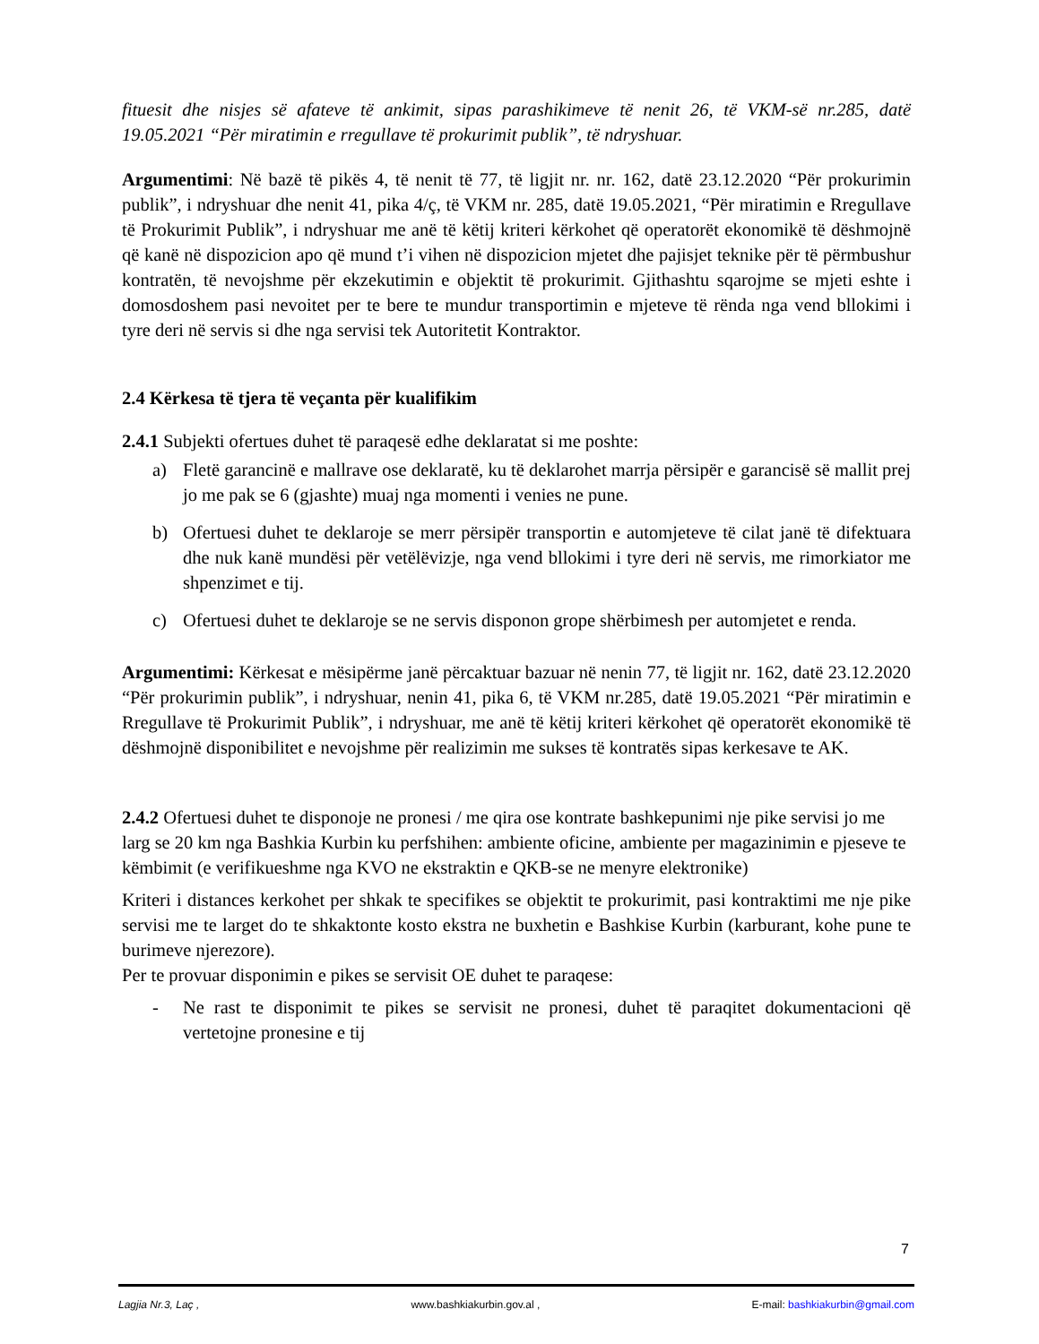fituesit dhe nisjes së afateve të ankimit, sipas parashikimeve të nenit 26, të VKM-së nr.285, datë 19.05.2021 “Për miratimin e rregullave të prokurimit publik”, të ndryshuar.
Argumentimi: Në bazë të pikës 4, të nenit të 77, të ligjit nr. nr. 162, datë 23.12.2020 “Për prokurimin publik”, i ndryshuar dhe nenit 41, pika 4/ç, të VKM nr. 285, datë 19.05.2021, “Për miratimin e Rregullave të Prokurimit Publik”, i ndryshuar me anë të këtij kriteri kërkohet që operatorët ekonomikë të dëshmojnë që kanë në dispozicion apo që mund t’i vihen në dispozicion mjetet dhe pajisjet teknike për të përmbushur kontratën, të nevojshme për ekzekutimin e objektit të prokurimit. Gjithashtu sqarojme se mjeti eshte i domosdoshem pasi nevoitet per te bere te mundur transportimin e mjeteve të rënda nga vend bllokimi i tyre deri në servis si dhe nga servisi tek Autoritetit Kontraktor.
2.4 Kërkesa të tjera të veçanta për kualifikim
2.4.1 Subjekti ofertues duhet të paraqesë edhe deklaratat si me poshte:
a) Fletë garancinë e mallrave ose deklaratë, ku të deklarohet marrja përsipër e garancisë së mallit prej jo me pak se 6 (gjashte) muaj nga momenti i venies ne pune.
b) Ofertuesi duhet te deklaroje se merr përsipër transportin e automjeteve të cilat janë të difektuara dhe nuk kanë mundësi për vetëlëvizje, nga vend bllokimi i tyre deri në servis, me rimorkiator me shpenzimet e tij.
c) Ofertuesi duhet te deklaroje se ne servis disponon grope shërbimesh per automjetet e renda.
Argumentimi: Kërkesat e mësipërme janë përcaktuar bazuar në nenin 77, të ligjit nr. 162, datë 23.12.2020 “Për prokurimin publik”, i ndryshuar, nenin 41, pika 6, të VKM nr.285, datë 19.05.2021 “Për miratimin e Rregullave të Prokurimit Publik”, i ndryshuar, me anë të këtij kriteri kërkohet që operatorët ekonomikë të dëshmojnë disponibilitet e nevojshme për realizimin me sukses të kontratës sipas kerkesave te AK.
2.4.2 Ofertuesi duhet te disponoje ne pronesi / me qira ose kontrate bashkepunimi nje pike servisi jo me larg se 20 km nga Bashkia Kurbin ku perfshihen: ambiente oficine, ambiente per magazinimin e pjeseve te këmbimit (e verifikueshme nga KVO ne ekstraktin e QKB-se ne menyre elektronike)
Kriteri i distances kerkohet per shkak te specifikes se objektit te prokurimit, pasi kontraktimi me nje pike servisi me te larget do te shkaktonte kosto ekstra ne buxhetin e Bashkise Kurbin (karburant, kohe pune te burimeve njerezore).
Per te provuar disponimin e pikes se servisit OE duhet te paraqese:
- Ne rast te disponimit te pikes se servisit ne pronesi, duhet të paraqitet dokumentacioni që vertetojne pronesine e tij
7
Lagjia Nr.3, Laç , www.bashkiakurbin.gov.al , E-mail: bashkiakurbin@gmail.com